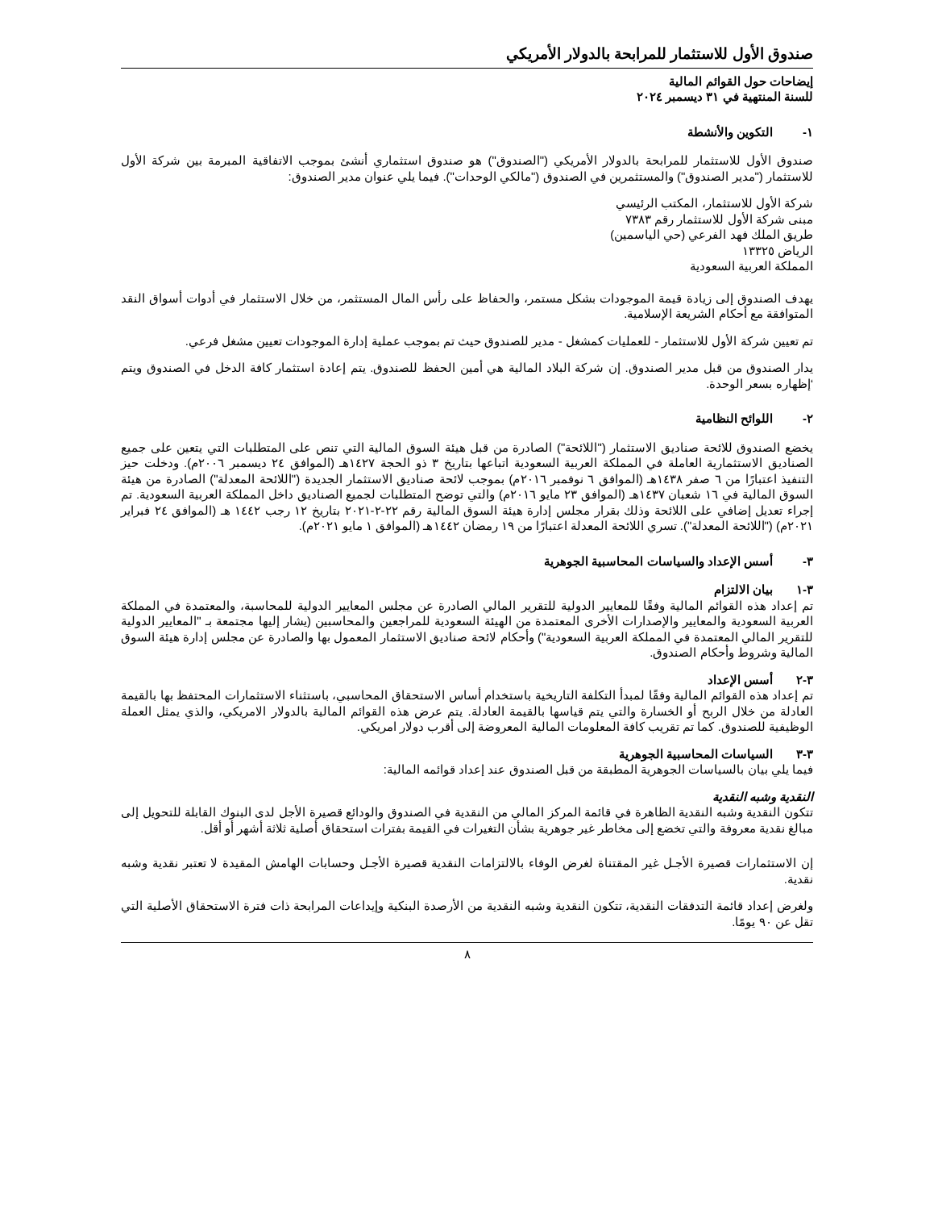صندوق الأول للاستثمار للمرابحة بالدولار الأمريكي
إيضاحات حول القوائم المالية
للسنة المنتهية في ٣١ ديسمبر ٢٠٢٤
١- التكوين والأنشطة
صندوق الأول للاستثمار للمرابحة بالدولار الأمريكي ("الصندوق") هو صندوق استثماري أنشئ بموجب الاتفاقية المبرمة بين شركة الأول للاستثمار ("مدير الصندوق") والمستثمرين في الصندوق ("مالكي الوحدات"). فيما يلي عنوان مدير الصندوق:
شركة الأول للاستثمار، المكتب الرئيسي
مبنى شركة الأول للاستثمار رقم ٧٣٨٣
طريق الملك فهد الفرعي (حي الياسمين)
الرياض ١٣٣٢٥
المملكة العربية السعودية
يهدف الصندوق إلى زيادة قيمة الموجودات بشكل مستمر، والحفاظ على رأس المال المستثمر، من خلال الاستثمار في أدوات أسواق النقد المتوافقة مع أحكام الشريعة الإسلامية.
تم تعيين شركة الأول للاستثمار - للعمليات كمشغل - مدير للصندوق حيث تم بموجب عملية إدارة الموجودات تعيين مشغل فرعي.
يدار الصندوق من قبل مدير الصندوق. إن شركة البلاد المالية هي أمين الحفظ للصندوق. يتم إعادة استثمار كافة الدخل في الصندوق ويتم ‘إظهاره بسعر الوحدة.
٢- اللوائح النظامية
يخضع الصندوق للائحة صناديق الاستثمار ("اللائحة") الصادرة من قبل هيئة السوق المالية التي تنص على المتطلبات التي يتعين على جميع الصناديق الاستثمارية العاملة في المملكة العربية السعودية اتباعها بتاريخ ٣ ذو الحجة ١٤٢٧هـ (الموافق ٢٤ ديسمبر ٢٠٠٦م). ودخلت حيز التنفيذ اعتبارًا من ٦ صفر ١٤٣٨هـ (الموافق ٦ نوفمبر ٢٠١٦م) بموجب لائحة صناديق الاستثمار الجديدة ("اللائحة المعدلة") الصادرة من هيئة السوق المالية في ١٦ شعبان ١٤٣٧هـ (الموافق ٢٣ مايو ٢٠١٦م) والتي توضح المتطلبات لجميع الصناديق داخل المملكة العربية السعودية. تم إجراء تعديل إضافي على اللائحة وذلك بقرار مجلس إدارة هيئة السوق المالية رقم ٢٢-٢-٢٠٢١ بتاريخ ١٢ رجب ١٤٤٢ هـ (الموافق ٢٤ فبراير ٢٠٢١م) ("اللائحة المعدلة"). تسري اللائحة المعدلة اعتبارًا من ١٩ رمضان ١٤٤٢هـ (الموافق ١ مايو ٢٠٢١م).
٣- أسس الإعداد والسياسات المحاسبية الجوهرية
٣-١ بيان الالتزام
تم إعداد هذه القوائم المالية وفقًا للمعايير الدولية للتقرير المالي الصادرة عن مجلس المعايير الدولية للمحاسبة، والمعتمدة في المملكة العربية السعودية والمعايير والإصدارات الأخرى المعتمدة من الهيئة السعودية للمراجعين والمحاسبين (يشار إليها مجتمعة بـ "المعايير الدولية للتقرير المالي المعتمدة في المملكة العربية السعودية") وأحكام لائحة صناديق الاستثمار المعمول بها والصادرة عن مجلس إدارة هيئة السوق المالية وشروط وأحكام الصندوق.
٣-٢ أسس الإعداد
تم إعداد هذه القوائم المالية وفقًا لمبدأ التكلفة التاريخية باستخدام أساس الاستحقاق المحاسبي، باستثناء الاستثمارات المحتفظ بها بالقيمة العادلة من خلال الربح أو الخسارة والتي يتم قياسها بالقيمة العادلة. يتم عرض هذه القوائم المالية بالدولار الامريكي، والذي يمثل العملة الوظيفية للصندوق. كما تم تقريب كافة المعلومات المالية المعروضة إلى أقرب دولار امريكي.
٣-٣ السياسات المحاسبية الجوهرية
فيما يلي بيان بالسياسات الجوهرية المطبقة من قبل الصندوق عند إعداد قوائمه المالية:
النقدية وشبه النقدية
تتكون النقدية وشبه النقدية الظاهرة في قائمة المركز المالي من النقدية في الصندوق والودائع قصيرة الأجل لدى البنوك القابلة للتحويل إلى مبالغ نقدية معروفة والتي تخضع إلى مخاطر غير جوهرية بشأن التغيرات في القيمة بفترات استحقاق أصلية ثلاثة أشهر أو أقل.
إن الاستثمارات قصيرة الأجـل غير المقتناة لغرض الوفاء بالالتزامات النقدية قصيرة الأجـل وحسابات الهامش المقيدة لا تعتبر نقدية وشبه نقدية.
ولغرض إعداد قائمة التدفقات النقدية، تتكون النقدية وشبه النقدية من الأرصدة البنكية وإيداعات المرابحة ذات فترة الاستحقاق الأصلية التي تقل عن ٩٠ يومًا.
٨